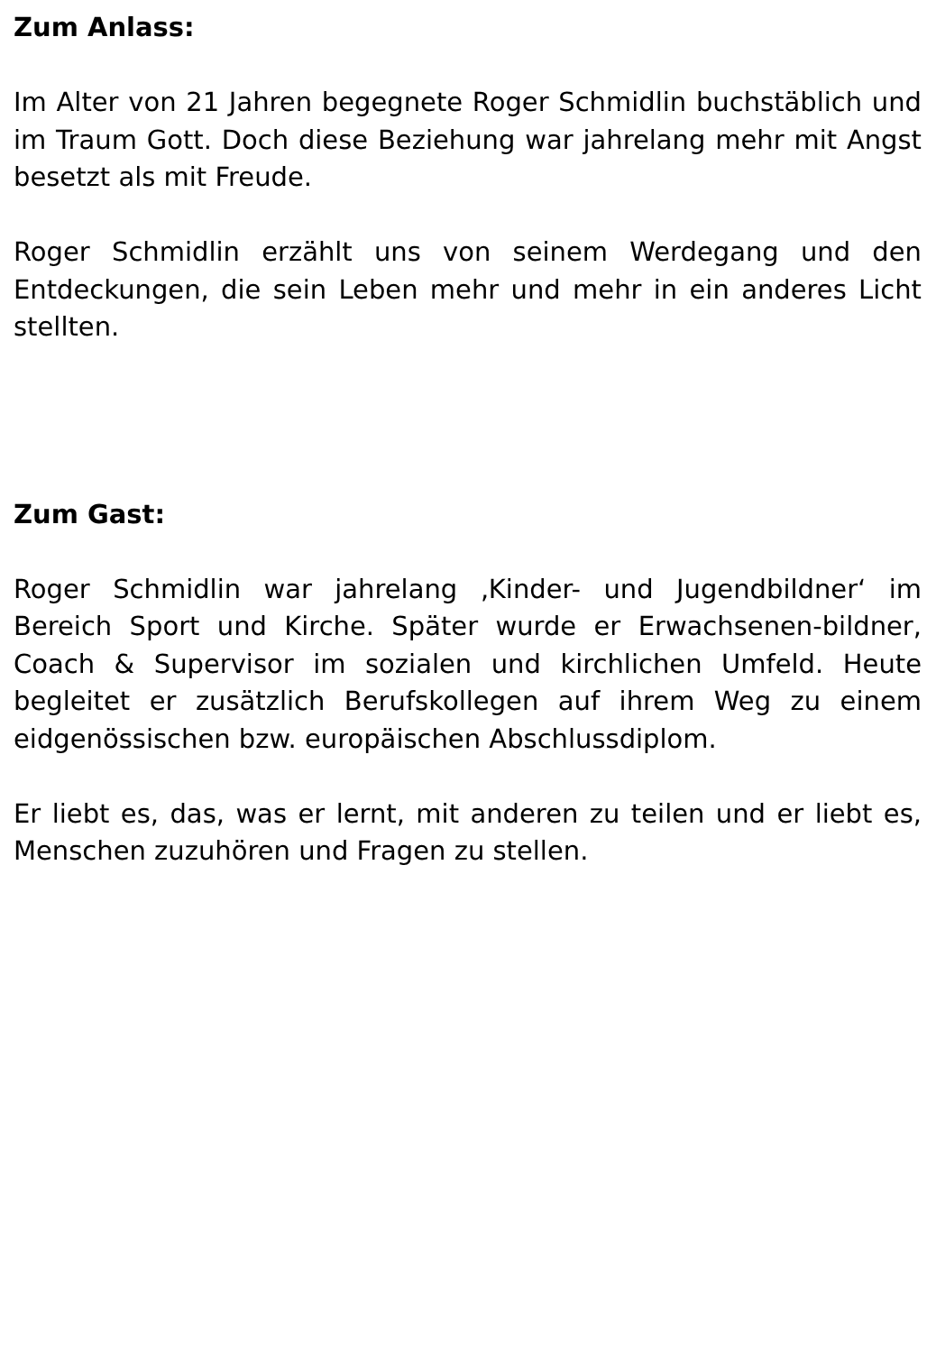Zum Anlass:
Im Alter von 21 Jahren begegnete Roger Schmidlin buchstäblich und im Traum Gott. Doch diese Beziehung war jahrelang mehr mit Angst besetzt als mit Freude.
Roger Schmidlin erzählt uns von seinem Werdegang und den Entdeckungen, die sein Leben mehr und mehr in ein anderes Licht stellten.
Zum Gast:
Roger Schmidlin war jahrelang ‚Kinder- und Jugendbildner‘ im Bereich Sport und Kirche. Später wurde er Erwachsenen-bildner, Coach & Supervisor im sozialen und kirchlichen Umfeld. Heute begleitet er zusätzlich Berufskollegen auf ihrem Weg zu einem eidgenössischen bzw. europäischen Abschlussdiplom.
Er liebt es, das, was er lernt, mit anderen zu teilen und er liebt es, Menschen zuzuhören und Fragen zu stellen.